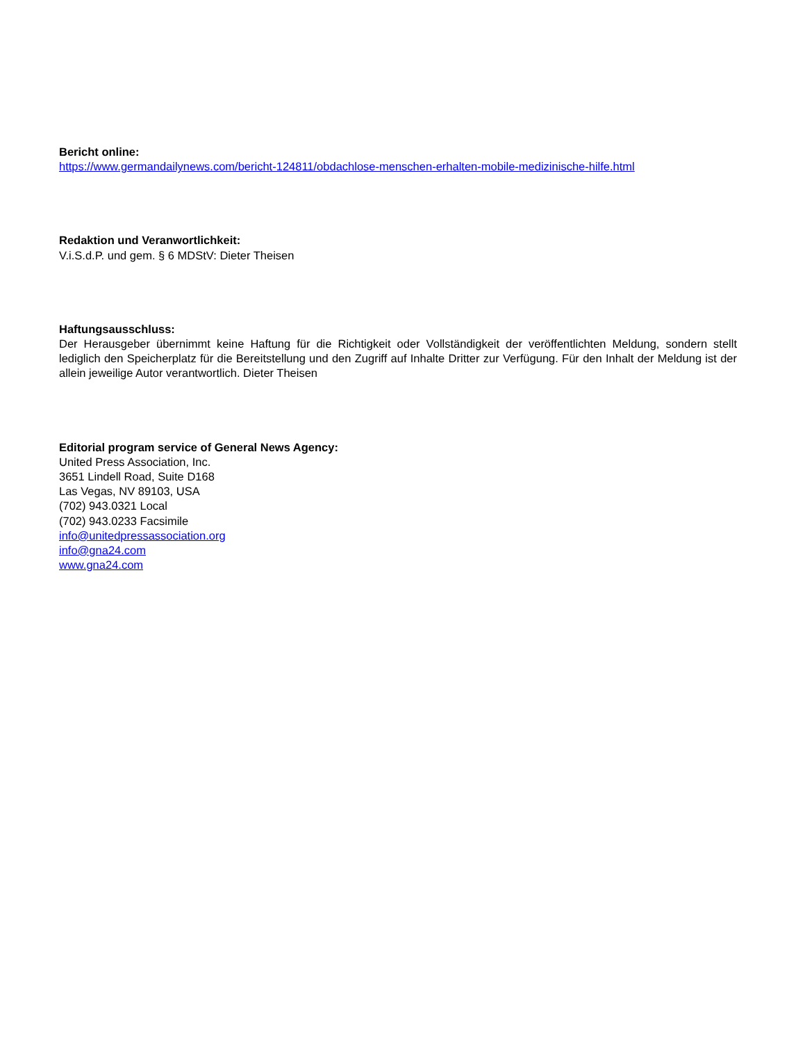Bericht online:
https://www.germandailynews.com/bericht-124811/obdachlose-menschen-erhalten-mobile-medizinische-hilfe.html
Redaktion und Veranwortlichkeit:
V.i.S.d.P. und gem. § 6 MDStV: Dieter Theisen
Haftungsausschluss:
Der Herausgeber übernimmt keine Haftung für die Richtigkeit oder Vollständigkeit der veröffentlichten Meldung, sondern stellt lediglich den Speicherplatz für die Bereitstellung und den Zugriff auf Inhalte Dritter zur Verfügung. Für den Inhalt der Meldung ist der allein jeweilige Autor verantwortlich. Dieter Theisen
Editorial program service of General News Agency:
United Press Association, Inc.
3651 Lindell Road, Suite D168
Las Vegas, NV 89103, USA
(702) 943.0321 Local
(702) 943.0233 Facsimile
info@unitedpressassociation.org
info@gna24.com
www.gna24.com